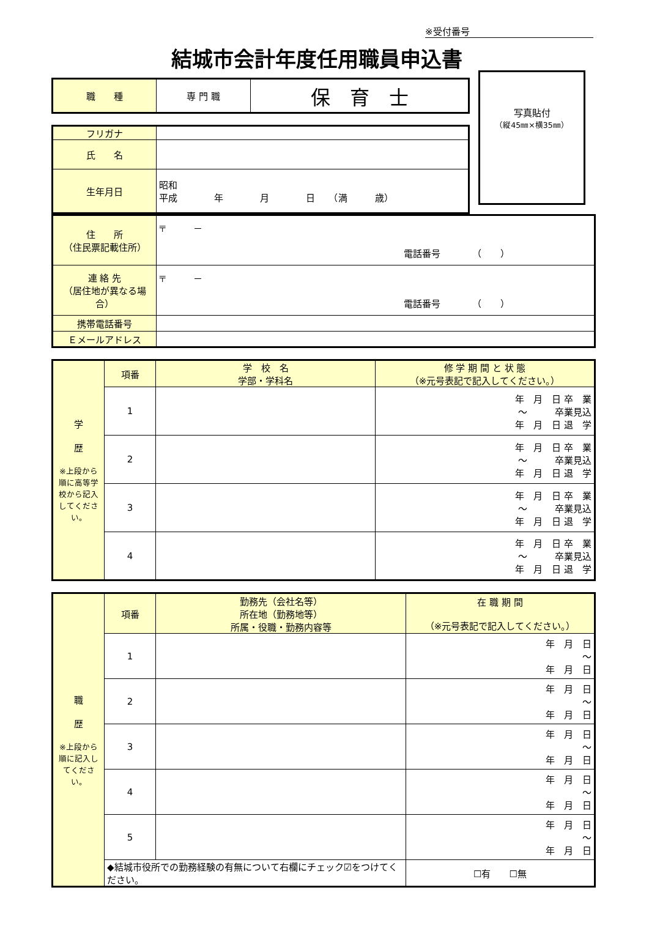※受付番号
結城市会計年度任用職員申込書
| 職 種 | 専 門 職 | 保 育 士 |
| フリガナ | |
| 氏 名 | |
| 生年月日 | 昭和 平成 年 月 日 （満 歳） |
写真貼付
（縦45㎜×横35㎜）
| 住 所 （住民票記載住所） | 〒 － 電話番号 （ ） |
| 連 絡 先 （居住地が異なる場合） | 〒 － 電話番号 （ ） |
| 携帯電話番号 | |
| Ｅメールアドレス | |
| 学 歴 ※上段から順に高等学校から記入してください。 | 項番 | 学 校 名 学部・学科名 | 修 学 期 間 と 状 態 （※元号表記で記入してください。） |
| | 1 | | 年 月 日 卒 業 〜 卒業見込 年 月 日 退 学 |
| | 2 | | 年 月 日 卒 業 〜 卒業見込 年 月 日 退 学 |
| | 3 | | 年 月 日 卒 業 〜 卒業見込 年 月 日 退 学 |
| | 4 | | 年 月 日 卒 業 〜 卒業見込 年 月 日 退 学 |
| 職 歴 ※上段から順に記入してください。 | 項番 | 勤務先（会社名等） 所在地（勤務地等） 所属・役職・勤務内容等 | 在 職 期 間 （※元号表記で記入してください。） |
| | 1 | | 年 月 日 〜 年 月 日 |
| | 2 | | 年 月 日 〜 年 月 日 |
| | 3 | | 年 月 日 〜 年 月 日 |
| | 4 | | 年 月 日 〜 年 月 日 |
| | 5 | | 年 月 日 〜 年 月 日 |
| | ◆結城市役所での勤務経験の有無について右欄にチェック☑をつけてください。 | | ☐有 ☐無 |